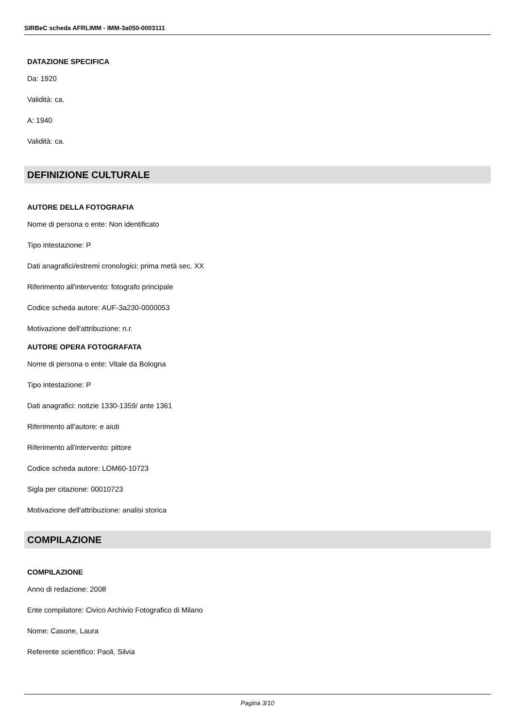SIRBeC scheda AFRLIMM - IMM-3a050-0003111
DATAZIONE SPECIFICA
Da: 1920
Validità: ca.
A: 1940
Validità: ca.
DEFINIZIONE CULTURALE
AUTORE DELLA FOTOGRAFIA
Nome di persona o ente: Non identificato
Tipo intestazione: P
Dati anagrafici/estremi cronologici: prima metà sec. XX
Riferimento all'intervento: fotografo principale
Codice scheda autore: AUF-3a230-0000053
Motivazione dell'attribuzione: n.r.
AUTORE OPERA FOTOGRAFATA
Nome di persona o ente: Vitale da Bologna
Tipo intestazione: P
Dati anagrafici: notizie 1330-1359/ ante 1361
Riferimento all'autore: e aiuti
Riferimento all'intervento: pittore
Codice scheda autore: LOM60-10723
Sigla per citazione: 00010723
Motivazione dell'attribuzione: analisi storica
COMPILAZIONE
COMPILAZIONE
Anno di redazione: 2008
Ente compilatore: Civico Archivio Fotografico di Milano
Nome: Casone, Laura
Referente scientifico: Paoli, Silvia
Pagina 3/10